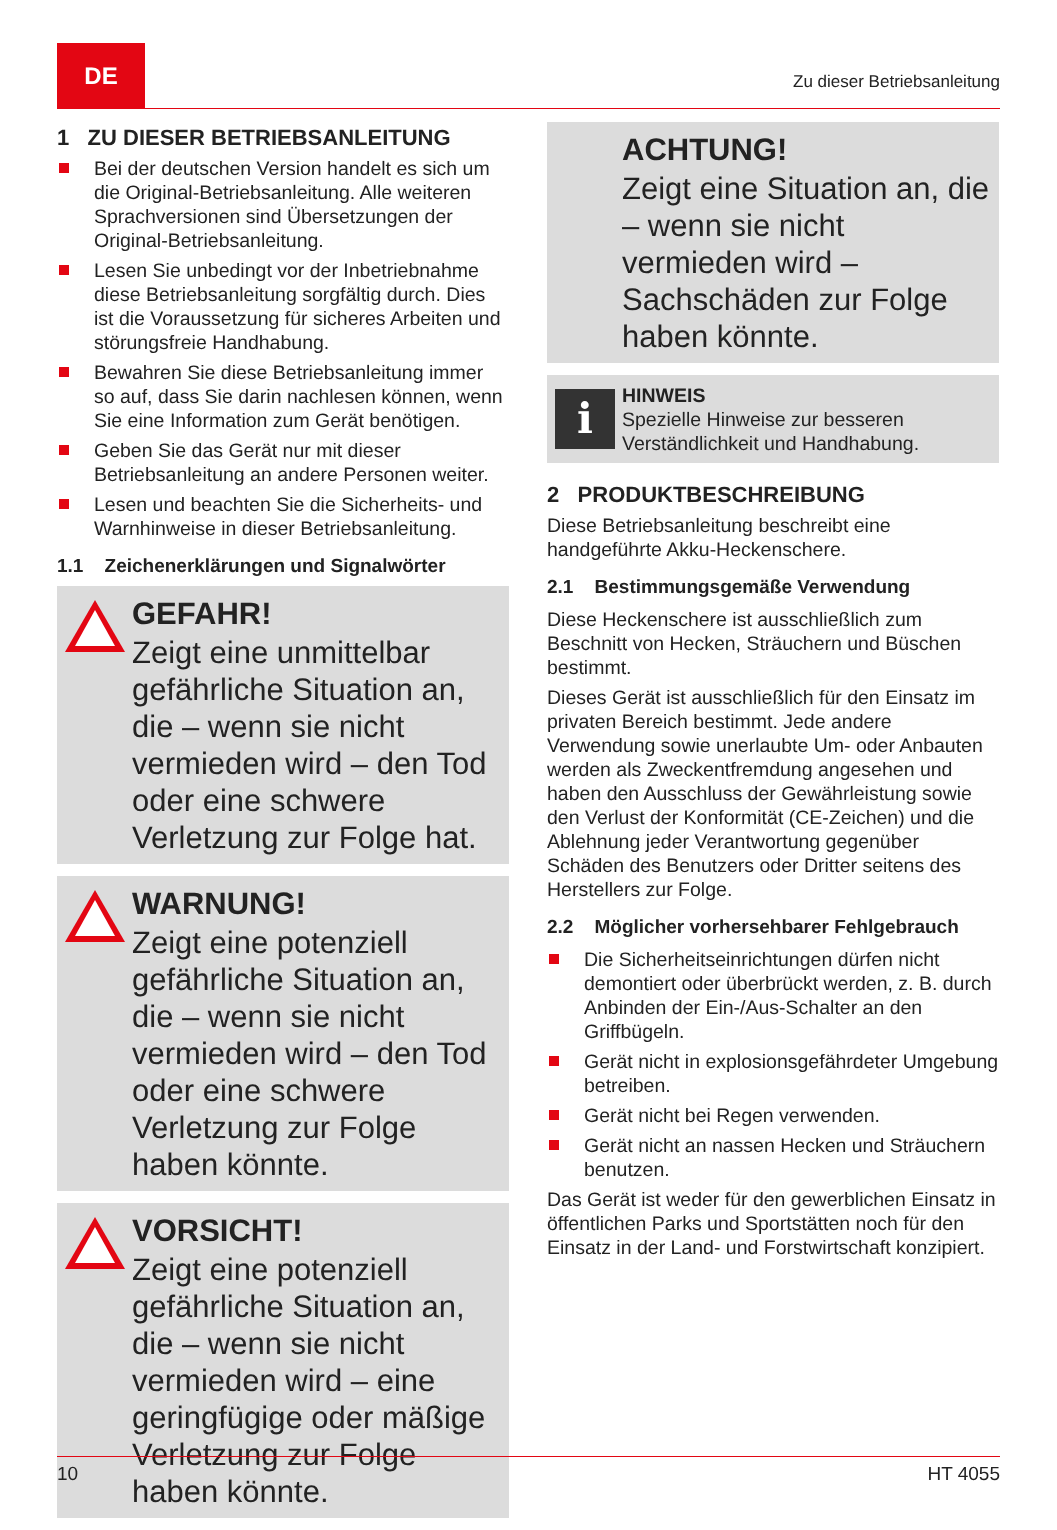DE
Zu dieser Betriebsanleitung
1 ZU DIESER BETRIEBSANLEITUNG
Bei der deutschen Version handelt es sich um die Original-Betriebsanleitung. Alle weiteren Sprachversionen sind Übersetzungen der Original-Betriebsanleitung.
Lesen Sie unbedingt vor der Inbetriebnahme diese Betriebsanleitung sorgfältig durch. Dies ist die Voraussetzung für sicheres Arbeiten und störungsfreie Handhabung.
Bewahren Sie diese Betriebsanleitung immer so auf, dass Sie darin nachlesen können, wenn Sie eine Information zum Gerät benötigen.
Geben Sie das Gerät nur mit dieser Betriebsanleitung an andere Personen weiter.
Lesen und beachten Sie die Sicherheits- und Warnhinweise in dieser Betriebsanleitung.
1.1 Zeichenerklärungen und Signalwörter
GEFAHR!
Zeigt eine unmittelbar gefährliche Situation an, die – wenn sie nicht vermieden wird – den Tod oder eine schwere Verletzung zur Folge hat.
WARNUNG!
Zeigt eine potenziell gefährliche Situation an, die – wenn sie nicht vermieden wird – den Tod oder eine schwere Verletzung zur Folge haben könnte.
VORSICHT!
Zeigt eine potenziell gefährliche Situation an, die – wenn sie nicht vermieden wird – eine geringfügige oder mäßige Verletzung zur Folge haben könnte.
ACHTUNG!
Zeigt eine Situation an, die – wenn sie nicht vermieden wird – Sachschäden zur Folge haben könnte.
i
HINWEIS
Spezielle Hinweise zur besseren Verständlichkeit und Handhabung.
2 PRODUKTBESCHREIBUNG
Diese Betriebsanleitung beschreibt eine handgeführte Akku-Heckenschere.
2.1 Bestimmungsgemäße Verwendung
Diese Heckenschere ist ausschließlich zum Beschnitt von Hecken, Sträuchern und Büschen bestimmt.
Dieses Gerät ist ausschließlich für den Einsatz im privaten Bereich bestimmt. Jede andere Verwendung sowie unerlaubte Um- oder Anbauten werden als Zweckentfremdung angesehen und haben den Ausschluss der Gewährleistung sowie den Verlust der Konformität (CE-Zeichen) und die Ablehnung jeder Verantwortung gegenüber Schäden des Benutzers oder Dritter seitens des Herstellers zur Folge.
2.2 Möglicher vorhersehbarer Fehlgebrauch
Die Sicherheitseinrichtungen dürfen nicht demontiert oder überbrückt werden, z. B. durch Anbinden der Ein-/Aus-Schalter an den Griffbügeln.
Gerät nicht in explosionsgefährdeter Umgebung betreiben.
Gerät nicht bei Regen verwenden.
Gerät nicht an nassen Hecken und Sträuchern benutzen.
Das Gerät ist weder für den gewerblichen Einsatz in öffentlichen Parks und Sportstätten noch für den Einsatz in der Land- und Forstwirtschaft konzipiert.
10 HT 4055